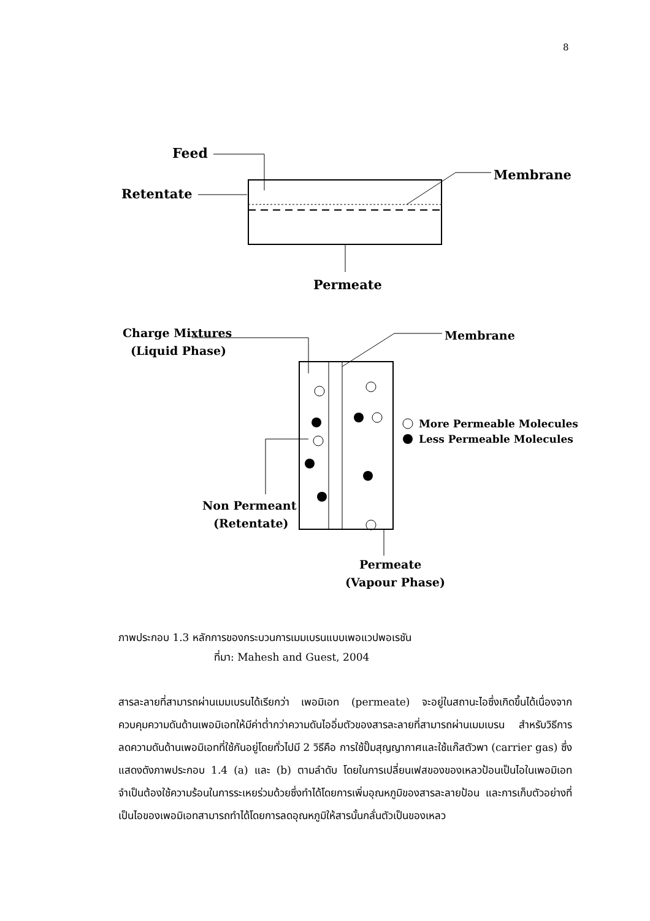8
Feed
Retentate
Membrane
Permeate
Charge Mixtures
(Liquid Phase)
Membrane
More Permeable Molecules
Less Permeable Molecules
Non Permeant
(Retentate)
Permeate
(Vapour Phase)
ภาพประกอบ 1.3 หลักการของกระบวนการเมมเบรนแบบเพอแวปพอเรชัน
ที่มา: Mahesh and Guest, 2004
สารละลายที่สามารถผ่านเมมเบรนได้เรียกว่า เพอมิเอท (permeate) จะอยู่ในสถานะไอซึ่งเกิดขึ้นได้เนื่องจากควบคุมความดันด้านเพอมิเอทให้มีค่าต่ำกว่าความดันไออิ่มตัวของสารละลายที่สามารถผ่านเมมเบรน สำหรับวิธีการลดความดันด้านเพอมิเอทที่ใช้กันอยู่โดยทั่วไปมี 2 วิธีคือ การใช้ปั๊มสุญญากาศและใช้แก๊สตัวพา (carrier gas) ซึ่งแสดงดังภาพประกอบ 1.4 (a) และ (b) ตามลำดับ โดยในการเปลี่ยนเฟสของของเหลวป้อนเป็นไอในเพอมิเอทจำเป็นต้องใช้ความร้อนในการระเหยร่วมด้วยซึ่งทำได้โดยการเพิ่มอุณหภูมิของสารละลายป้อน และการเก็บตัวอย่างที่เป็นไอของเพอมิเอทสามารถทำได้โดยการลดอุณหภูมิให้สารนั้นกลั่นตัวเป็นของเหลว